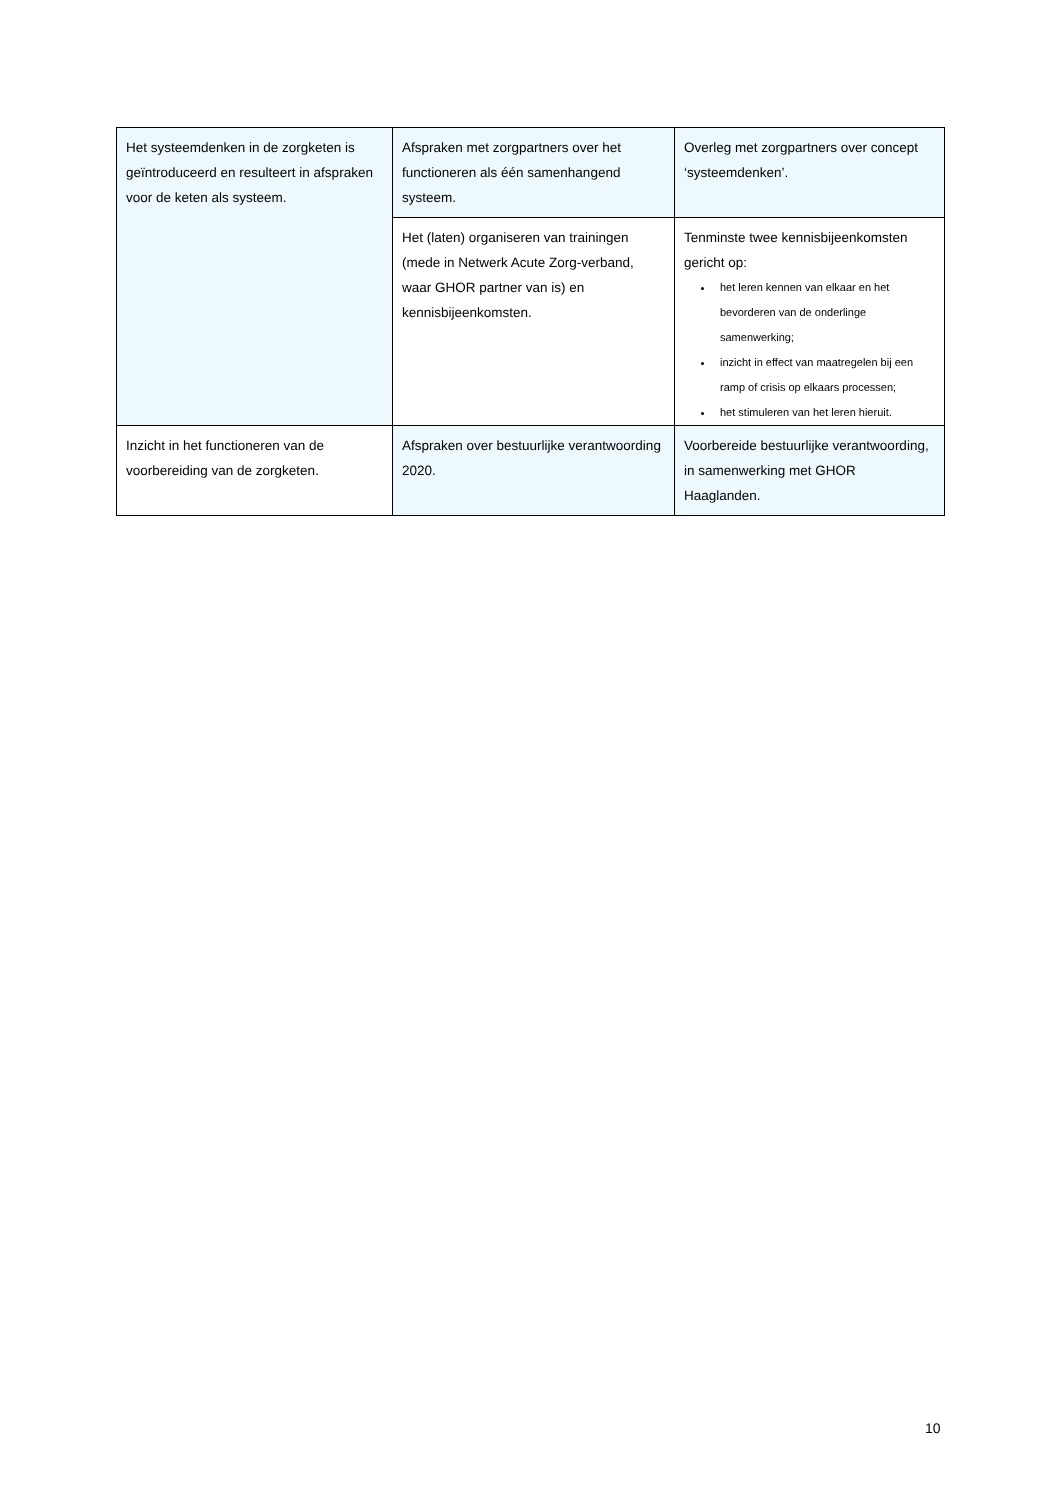| Het systeemdenken in de zorgketen is geïntroduceerd en resulteert in afspraken voor de keten als systeem. | Afspraken met zorgpartners over het functioneren als één samenhangend systeem. | Overleg met zorgpartners over concept ‘systeemdenken’. |
| | Het (laten) organiseren van trainingen (mede in Netwerk Acute Zorg-verband, waar GHOR partner van is) en kennisbijeenkomsten. | Tenminste twee kennisbijeenkomsten gericht op: het leren kennen van elkaar en het bevorderen van de onderlinge samenwerking; inzicht in effect van maatregelen bij een ramp of crisis op elkaars processen; het stimuleren van het leren hieruit. |
| Inzicht in het functioneren van de voorbereiding van de zorgketen. | Afspraken over bestuurlijke verantwoording 2020. | Voorbereide bestuurlijke verantwoording, in samenwerking met GHOR Haaglanden. |
10